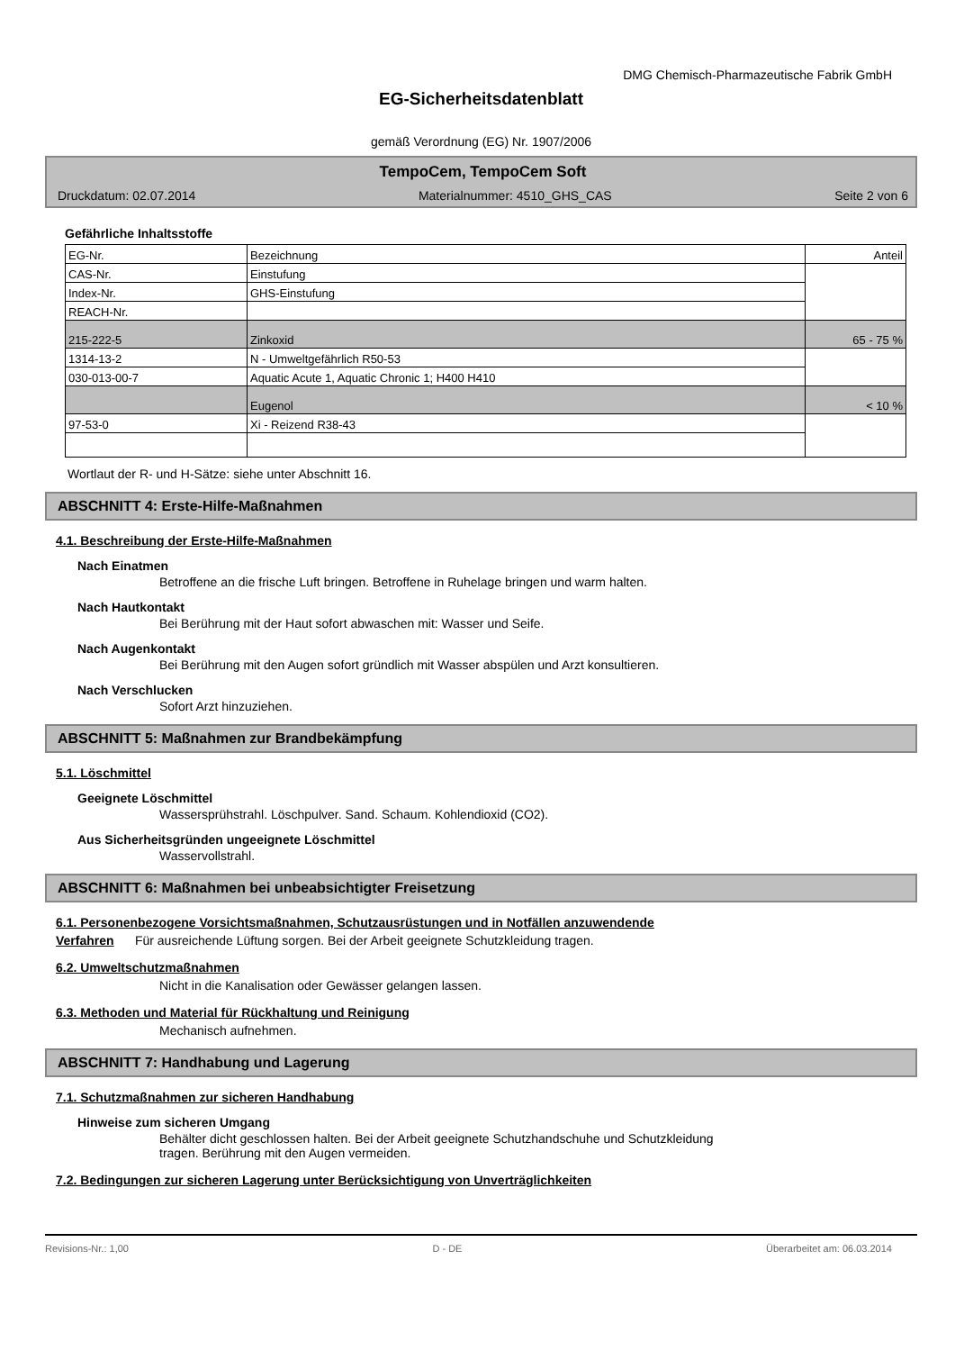DMG Chemisch-Pharmazeutische Fabrik GmbH
EG-Sicherheitsdatenblatt
gemäß Verordnung (EG) Nr. 1907/2006
TempoCem, TempoCem Soft
Druckdatum: 02.07.2014 Materialnummer: 4510_GHS_CAS Seite 2 von 6
Gefährliche Inhaltsstoffe
| EG-Nr. | Bezeichnung | Anteil |
| --- | --- | --- |
| CAS-Nr. | Einstufung | |
| Index-Nr. | GHS-Einstufung | |
| REACH-Nr. | | |
| 215-222-5 | Zinkoxid | 65 - 75 % |
| 1314-13-2 | N - Umweltgefährlich R50-53 | |
| 030-013-00-7 | Aquatic Acute 1, Aquatic Chronic 1; H400 H410 | |
| | Eugenol | < 10 % |
| 97-53-0 | Xi - Reizend R38-43 | |
Wortlaut der R- und H-Sätze: siehe unter Abschnitt 16.
ABSCHNITT 4: Erste-Hilfe-Maßnahmen
4.1. Beschreibung der Erste-Hilfe-Maßnahmen
Nach Einatmen
Betroffene an die frische Luft bringen. Betroffene in Ruhelage bringen und warm halten.
Nach Hautkontakt
Bei Berührung mit der Haut sofort abwaschen mit: Wasser und Seife.
Nach Augenkontakt
Bei Berührung mit den Augen sofort gründlich mit Wasser abspülen und Arzt konsultieren.
Nach Verschlucken
Sofort Arzt hinzuziehen.
ABSCHNITT 5: Maßnahmen zur Brandbekämpfung
5.1. Löschmittel
Geeignete Löschmittel
Wassersprühstrahl. Löschpulver. Sand. Schaum. Kohlendioxid (CO2).
Aus Sicherheitsgründen ungeeignete Löschmittel
Wasservollstrahl.
ABSCHNITT 6: Maßnahmen bei unbeabsichtigter Freisetzung
6.1. Personenbezogene Vorsichtsmaßnahmen, Schutzausrüstungen und in Notfällen anzuwendende
Verfahren Für ausreichende Lüftung sorgen. Bei der Arbeit geeignete Schutzkleidung tragen.
6.2. Umweltschutzmaßnahmen
Nicht in die Kanalisation oder Gewässer gelangen lassen.
6.3. Methoden und Material für Rückhaltung und Reinigung
Mechanisch aufnehmen.
ABSCHNITT 7: Handhabung und Lagerung
7.1. Schutzmaßnahmen zur sicheren Handhabung
Hinweise zum sicheren Umgang
Behälter dicht geschlossen halten. Bei der Arbeit geeignete Schutzhandschuhe und Schutzkleidung
tragen. Berührung mit den Augen vermeiden.
7.2. Bedingungen zur sicheren Lagerung unter Berücksichtigung von Unverträglichkeiten
Revisions-Nr.: 1,00 D - DE Überarbeitet am: 06.03.2014